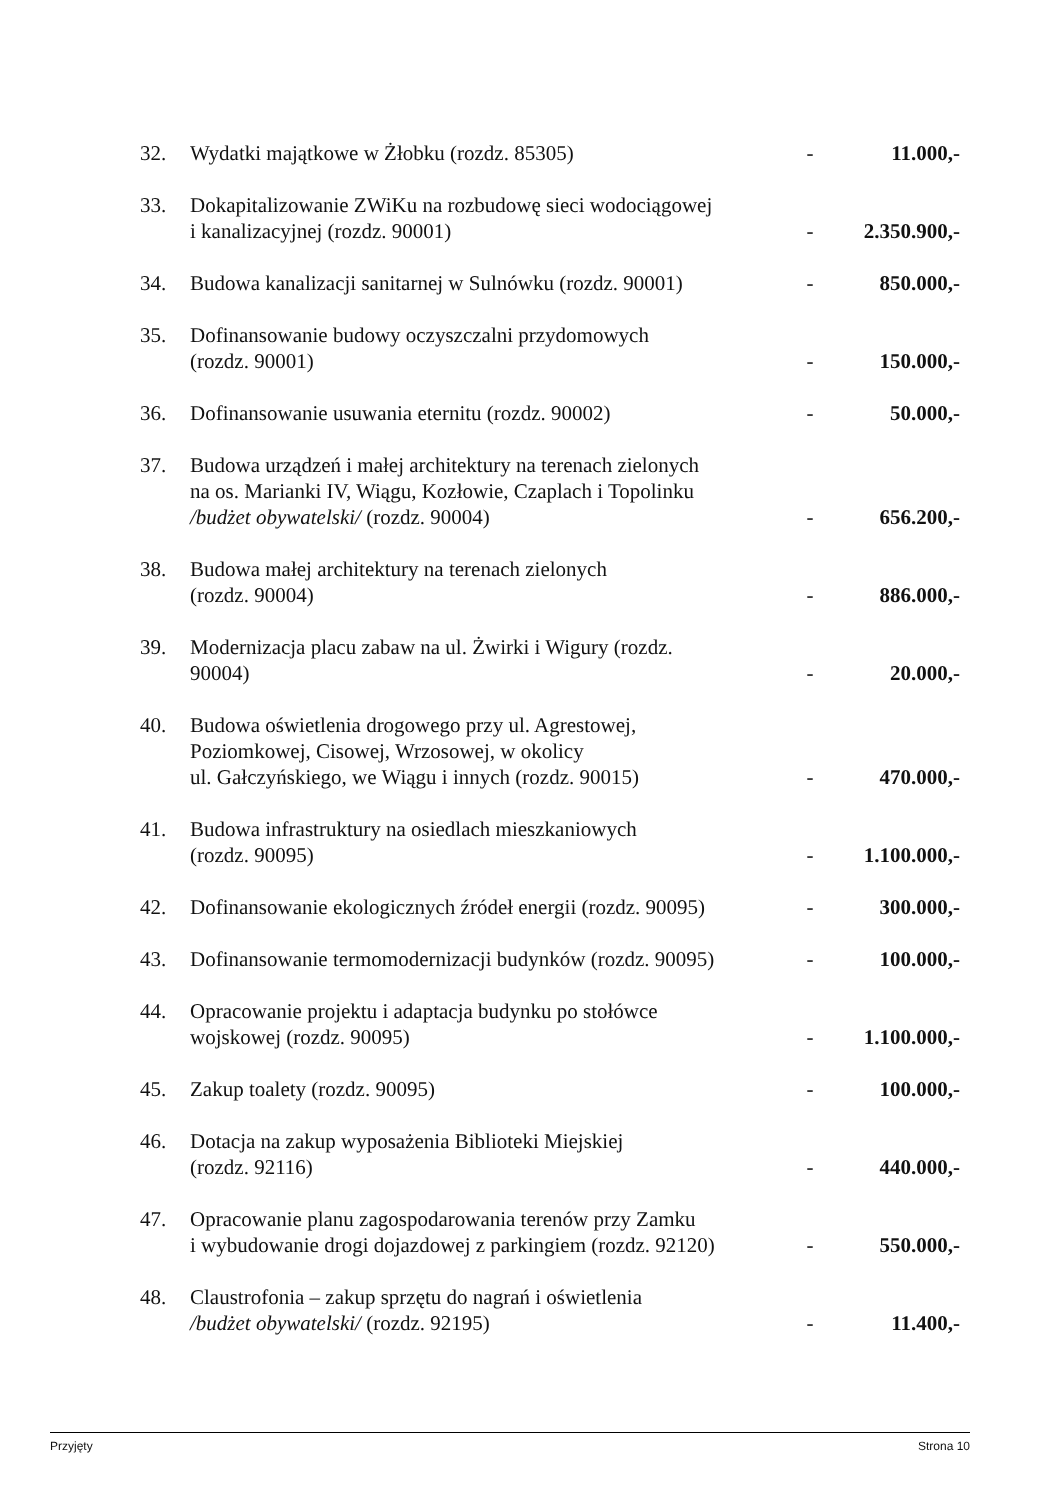| 32. | Wydatki majątkowe w Żłobku (rozdz. 85305) | - | 11.000,- |
| 33. | Dokapitalizowanie ZWiKu na rozbudowę sieci wodociągowej i kanalizacyjnej (rozdz. 90001) | - | 2.350.900,- |
| 34. | Budowa kanalizacji sanitarnej w Sulnówku (rozdz. 90001) | - | 850.000,- |
| 35. | Dofinansowanie budowy oczyszczalni przydomowych (rozdz. 90001) | - | 150.000,- |
| 36. | Dofinansowanie usuwania eternitu (rozdz. 90002) | - | 50.000,- |
| 37. | Budowa urządzeń i małej architektury na terenach zielonych na os. Marianki IV, Wiągu, Kozłowie, Czaplach i Topolinku /budżet obywatelski/ (rozdz. 90004) | - | 656.200,- |
| 38. | Budowa małej architektury na terenach zielonych (rozdz. 90004) | - | 886.000,- |
| 39. | Modernizacja placu zabaw na ul. Żwirki i Wigury (rozdz. 90004) | - | 20.000,- |
| 40. | Budowa oświetlenia drogowego przy ul. Agrestowej, Poziomkowej, Cisowej, Wrzosowej, w okolicy ul. Gałczyńskiego, we Wiągu i innych (rozdz. 90015) | - | 470.000,- |
| 41. | Budowa infrastruktury na osiedlach mieszkaniowych (rozdz. 90095) | - | 1.100.000,- |
| 42. | Dofinansowanie ekologicznych źródeł energii (rozdz. 90095) | - | 300.000,- |
| 43. | Dofinansowanie termomodernizacji budynków (rozdz. 90095) | - | 100.000,- |
| 44. | Opracowanie projektu i adaptacja budynku po stołówce wojskowej (rozdz. 90095) | - | 1.100.000,- |
| 45. | Zakup toalety (rozdz. 90095) | - | 100.000,- |
| 46. | Dotacja na zakup wyposażenia Biblioteki Miejskiej (rozdz. 92116) | - | 440.000,- |
| 47. | Opracowanie planu zagospodarowania terenów przy Zamku i wybudowanie drogi dojazdowej z parkingiem (rozdz. 92120) | - | 550.000,- |
| 48. | Claustrofonia – zakup sprzętu do nagrań i oświetlenia /budżet obywatelski/ (rozdz. 92195) | - | 11.400,- |
Przyjęty Strona 10